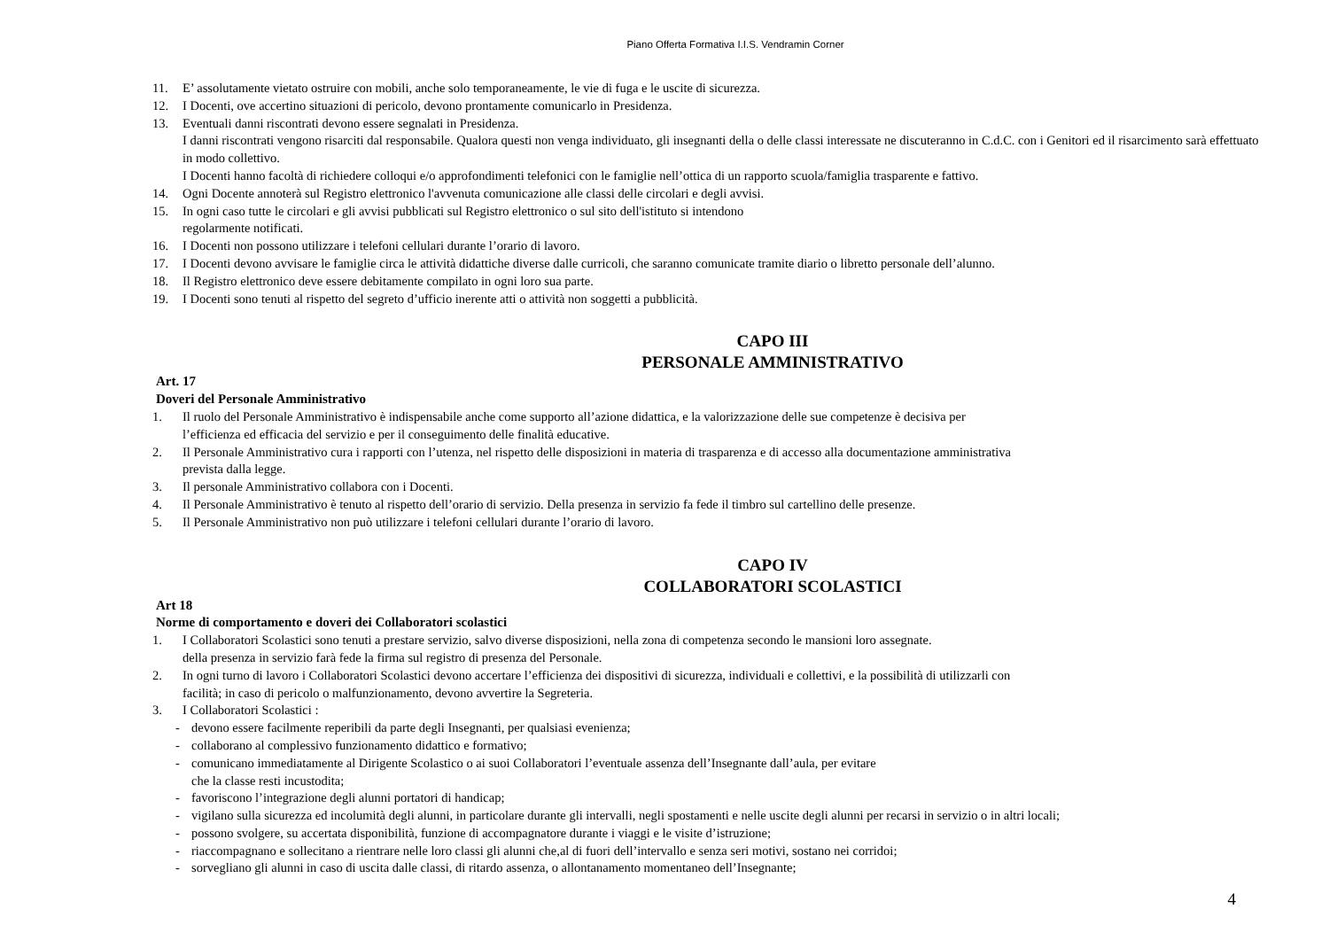Piano Offerta Formativa I.I.S. Vendramin Corner
11. E’ assolutamente vietato ostruire con mobili, anche solo temporaneamente, le vie di fuga e le uscite di sicurezza.
12. I Docenti, ove accertino situazioni di pericolo, devono prontamente comunicarlo in Presidenza.
13. Eventuali danni riscontrati devono essere segnalati in Presidenza.
I danni riscontrati vengono risarciti dal responsabile. Qualora questi non venga individuato, gli insegnanti della o delle classi interessate ne discuteranno in C.d.C. con i Genitori ed il risarcimento sarà effettuato in modo collettivo.
I Docenti hanno facoltà di richiedere colloqui e/o approfondimenti telefonici con le famiglie nell’ottica di un rapporto scuola/famiglia trasparente e fattivo.
14. Ogni Docente annoterà sul Registro elettronico l'avvenuta comunicazione alle classi delle circolari e degli avvisi.
15. In ogni caso tutte le circolari e gli avvisi pubblicati sul Registro elettronico o sul sito dell'istituto si intendono
regolarmente notificati.
16. I Docenti non possono utilizzare i telefoni cellulari durante l’orario di lavoro.
17. I Docenti devono avvisare le famiglie circa le attività didattiche diverse dalle curricoli, che saranno comunicate tramite diario o libretto personale dell’alunno.
18. Il Registro elettronico deve essere debitamente compilato in ogni loro sua parte.
19. I Docenti sono tenuti al rispetto del segreto d’ufficio inerente atti o attività non soggetti a pubblicità.
CAPO III
PERSONALE AMMINISTRATIVO
Art. 17
Doveri del Personale Amministrativo
1. Il ruolo del Personale Amministrativo è indispensabile anche come supporto all’azione didattica, e la valorizzazione delle sue competenze è decisiva per
l’efficienza ed efficacia del servizio e per il conseguimento delle finalità educative.
2. Il Personale Amministrativo cura i rapporti con l’utenza, nel rispetto delle disposizioni in materia di trasparenza e di accesso alla documentazione amministrativa
prevista dalla legge.
3. Il personale Amministrativo collabora con i Docenti.
4. Il Personale Amministrativo è tenuto al rispetto dell’orario di servizio. Della presenza in servizio fa fede il timbro sul cartellino delle presenze.
5. Il Personale Amministrativo non può utilizzare i telefoni cellulari durante l’orario di lavoro.
CAPO IV
COLLABORATORI SCOLASTICI
Art 18
Norme di comportamento e doveri dei Collaboratori scolastici
1. I Collaboratori Scolastici sono tenuti a prestare servizio, salvo diverse disposizioni, nella zona di competenza secondo le mansioni loro assegnate.
della presenza in servizio farà fede la firma sul registro di presenza del Personale.
2. In ogni turno di lavoro i Collaboratori Scolastici devono accertare l’efficienza dei dispositivi di sicurezza, individuali e collettivi, e la possibilità di utilizzarli con
facilità; in caso di pericolo o malfunzionamento, devono avvertire la Segreteria.
3. I Collaboratori Scolastici :
- devono essere facilmente reperibili da parte degli Insegnanti, per qualsiasi evenienza;
- collaborano al complessivo funzionamento didattico e formativo;
- comunicano immediatamente al Dirigente Scolastico o ai suoi Collaboratori l’eventuale assenza dell’Insegnante dall’aula, per evitare
che la classe resti incustodita;
- favoriscono l’integrazione degli alunni portatori di handicap;
- vigilano sulla sicurezza ed incolumità degli alunni, in particolare durante gli intervalli, negli spostamenti e nelle uscite degli alunni per recarsi in servizio o in altri locali;
- possono svolgere, su accertata disponibilità, funzione di accompagnatore durante i viaggi e le visite d’istruzione;
- riaccompagnano e sollecitano a rientrare nelle loro classi gli alunni che,al di fuori dell’intervallo e senza seri motivi, sostano nei corridoi;
- sorvegliano gli alunni in caso di uscita dalle classi, di ritardo assenza, o allontanamento momentaneo dell’Insegnante;
4